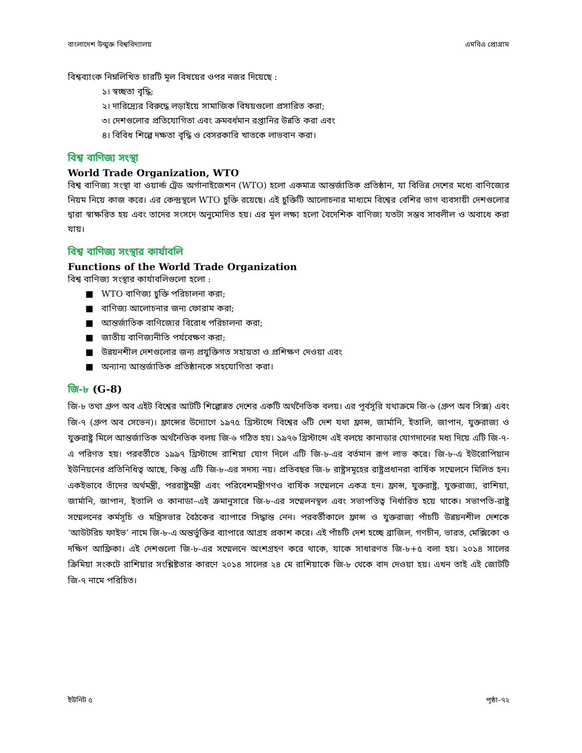বাংলাদেশ উন্মুক্ত বিশ্ববিদ্যালয় এমবিএ প্রোগ্রাম
বিশ্বব্যাংক নিম্নলিখিত চারটি মূল বিষয়ের ওপর নজর দিয়েছে :
১। স্বচ্ছতা বৃদ্ধি;
২। দারিদ্র্যের বিরুদ্ধে লড়াইয়ে সামাজিক বিষয়গুলো প্রসারিত করা;
৩। দেশগুলোর প্রতিযোগিতা এবং ক্রমবর্ধমান রপ্তানির উন্নতি করা এবং
৪। বিবিধ শিল্পে দক্ষতা বৃদ্ধি ও বেসরকারি খাতকে লাভবান করা।
বিশ্ব বাণিজ্য সংস্থা
World Trade Organization, WTO
বিশ্ব বাণিজ্য সংস্থা বা ওয়ার্ল্ড ট্রেড অর্গানাইজেশন (WTO) হলো একমাত্র আন্তর্জাতিক প্রতিষ্ঠান, যা বিভিন্ন দেশের মধ্যে বাণিজ্যের নিয়ম নিয়ে কাজ করে। এর কেন্দ্রস্থলে WTO চুক্তি রয়েছে। এই চুক্তিটি আলোচনার মাধ্যমে বিশ্বের বেশির ভাগ ব্যবসায়ী দেশগুলোর দ্বারা স্বাক্ষরিত হয় এবং তাদের সংসদে অনুমোদিত হয়। এর মূল লক্ষ্য হলো বৈদেশিক বাণিজ্য যতটা সম্ভব সাবলীল ও অবাধে করা যায়।
বিশ্ব বাণিজ্য সংস্থার কার্যাবলি
Functions of the World Trade Organization
বিশ্ব বাণিজ্য সংস্থার কার্যাবলিগুলো হলো :
■ WTO বাণিজ্য চুক্তি পরিচালনা করা;
■ বাণিজ্য আলোচনার জন্য ফোরাম করা;
■ আন্তর্জাতিক বাণিজ্যের বিরোধ পরিচালনা করা;
■ জাতীয় বাণিজ্যনীতি পর্যবেক্ষণ করা;
■ উন্নয়নশীল দেশগুলোর জন্য প্রযুক্তিগত সহায়তা ও প্রশিক্ষণ দেওয়া এবং
■ অন্যান্য আন্তর্জাতিক প্রতিষ্ঠানকে সহযোগিতা করা।
জি-৮ (G-8)
জি-৮ তথা গ্রুপ অব এইট বিশ্বের আটটি শিল্পোন্নত দেশের একটি অর্থনৈতিক বলয়। এর পূর্বসূরি যথাক্রমে জি-৬ (গ্রুপ অব সিক্স) এবং জি-৭ (গ্রুপ অব সেভেন)। ফ্রান্সের উদ্যোগে ১৯৭৫ খ্রিস্টাব্দে বিশ্বের ৬টি দেশ যথা ফ্রান্স, জার্মানি, ইতালি, জাপান, যুক্তরাজ্য ও যুক্তরাষ্ট্র মিলে আন্তর্জাতিক অর্থনৈতিক বলয় জি-৬ গঠিত হয়। ১৯৭৬ খ্রিস্টাব্দে এই বলয়ে কানাডার যোগদানের মধ্য দিয়ে এটি জি-৭-এ পরিণত হয়। পরবর্তীতে ১৯৯৭ খ্রিস্টাব্দে রাশিয়া যোগ দিলে এটি জি-৮-এর বর্তমান রূপ লাভ করে। জি-৮-এ ইউরোপিয়ান ইউনিয়নের প্রতিনিধিত্ব আছে, কিন্তু এটি জি-৮-এর সদস্য নয়। প্রতিবছর জি-৮ রাষ্ট্রসমূহের রাষ্ট্রপ্রধানরা বার্ষিক সম্মেলনে মিলিত হন। একইভাবে তাঁদের অর্থমন্ত্রী, পররাষ্ট্রমন্ত্রী এবং পরিবেশমন্ত্রীগণও বার্ষিক সম্মেলনে একত্র হন। ফ্রান্স, যুক্তরাষ্ট্র, যুক্তরাজ্য, রাশিয়া, জার্মানি, জাপান, ইতালি ও কানাডা–এই ক্রমানুসারে জি-৮-এর সম্মেলনস্থল এবং সভাপতিত্ব নির্ধারিত হয়ে থাকে। সভাপতি-রাষ্ট্র সম্মেলনের কর্মসূচি ও মন্ত্রিসভার বৈঠকের ব্যাপারে সিদ্ধান্ত নেন। পরবর্তীকালে ফ্রান্স ও যুক্তরাজ্য পাঁচটি উন্নয়নশীল দেশকে ‘আউটরিচ ফাইভ’ নামে জি-৮-এ অন্তর্ভুক্তির ব্যাপারে আগ্রহ প্রকাশ করে। এই পাঁচটি দেশ হচ্ছে ব্রাজিল, গণচীন, ভারত, মেক্সিকো ও দক্ষিণ আফ্রিকা। এই দেশগুলো জি-৮-এর সম্মেলনে অংশগ্রহণ করে থাকে, যাকে সাধারণত জি-৮+৫ বলা হয়। ২০১৪ সালের ক্রিমিয়া সংকটে রাশিয়ার সংশ্লিষ্টতার কারণে ২০১৪ সালের ২৪ মে রাশিয়াকে জি-৮ থেকে বাদ দেওয়া হয়। এখন তাই এই জোটটি জি-৭ নামে পরিচিত।
ইউনিট ৫ পৃষ্ঠা–৭২